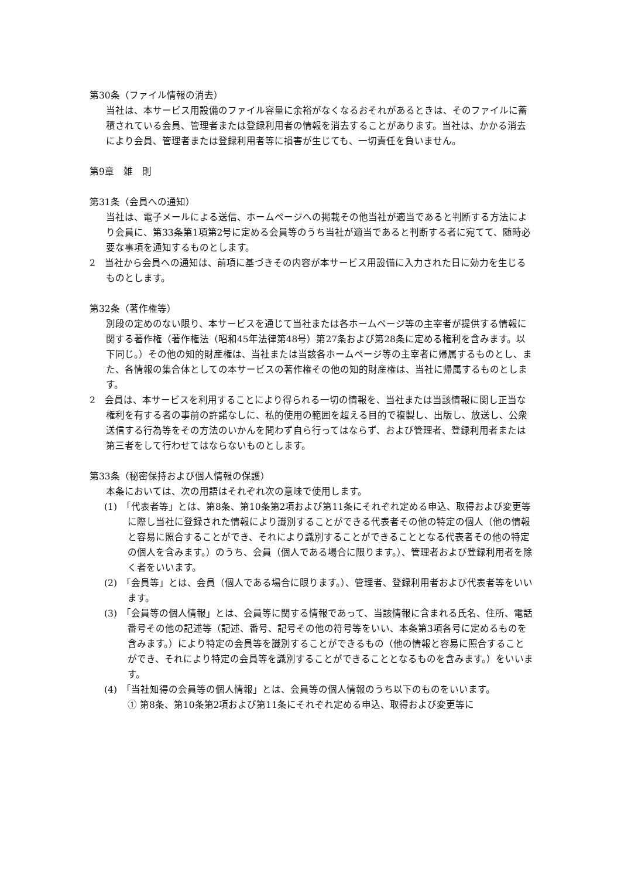第30条（ファイル情報の消去）
当社は、本サービス用設備のファイル容量に余裕がなくなるおそれがあるときは、そのファイルに蓄積されている会員、管理者または登録利用者の情報を消去することがあります。当社は、かかる消去により会員、管理者または登録利用者等に損害が生じても、一切責任を負いません。
第9章　雑　則
第31条（会員への通知）
当社は、電子メールによる送信、ホームページへの掲載その他当社が適当であると判断する方法により会員に、第33条第1項第2号に定める会員等のうち当社が適当であると判断する者に宛てて、随時必要な事項を通知するものとします。
2　当社から会員への通知は、前項に基づきその内容が本サービス用設備に入力された日に効力を生じるものとします。
第32条（著作権等）
別段の定めのない限り、本サービスを通じて当社または各ホームページ等の主宰者が提供する情報に関する著作権（著作権法（昭和45年法律第48号）第27条および第28条に定める権利を含みます。以下同じ。）その他の知的財産権は、当社または当該各ホームページ等の主宰者に帰属するものとし、また、各情報の集合体としての本サービスの著作権その他の知的財産権は、当社に帰属するものとします。
2　会員は、本サービスを利用することにより得られる一切の情報を、当社または当該情報に関し正当な権利を有する者の事前の許諾なしに、私的使用の範囲を超える目的で複製し、出版し、放送し、公衆送信する行為等をその方法のいかんを問わず自ら行ってはならず、および管理者、登録利用者または第三者をして行わせてはならないものとします。
第33条（秘密保持および個人情報の保護）
本条においては、次の用語はそれぞれ次の意味で使用します。
(1)　「代表者等」とは、第8条、第10条第2項および第11条にそれぞれ定める申込、取得および変更等に際し当社に登録された情報により識別することができる代表者その他の特定の個人（他の情報と容易に照合することができ、それにより識別することができることとなる代表者その他の特定の個人を含みます。）のうち、会員（個人である場合に限ります。）、管理者および登録利用者を除く者をいいます。
(2)　「会員等」とは、会員（個人である場合に限ります。）、管理者、登録利用者および代表者等をいいます。
(3)　「会員等の個人情報」とは、会員等に関する情報であって、当該情報に含まれる氏名、住所、電話番号その他の記述等（記述、番号、記号その他の符号等をいい、本条第3項各号に定めるものを含みます。）により特定の会員等を識別することができるもの（他の情報と容易に照合することができ、それにより特定の会員等を識別することができることとなるものを含みます。）をいいます。
(4)　「当社知得の会員等の個人情報」とは、会員等の個人情報のうち以下のものをいいます。
① 第8条、第10条第2項および第11条にそれぞれ定める申込、取得および変更等に